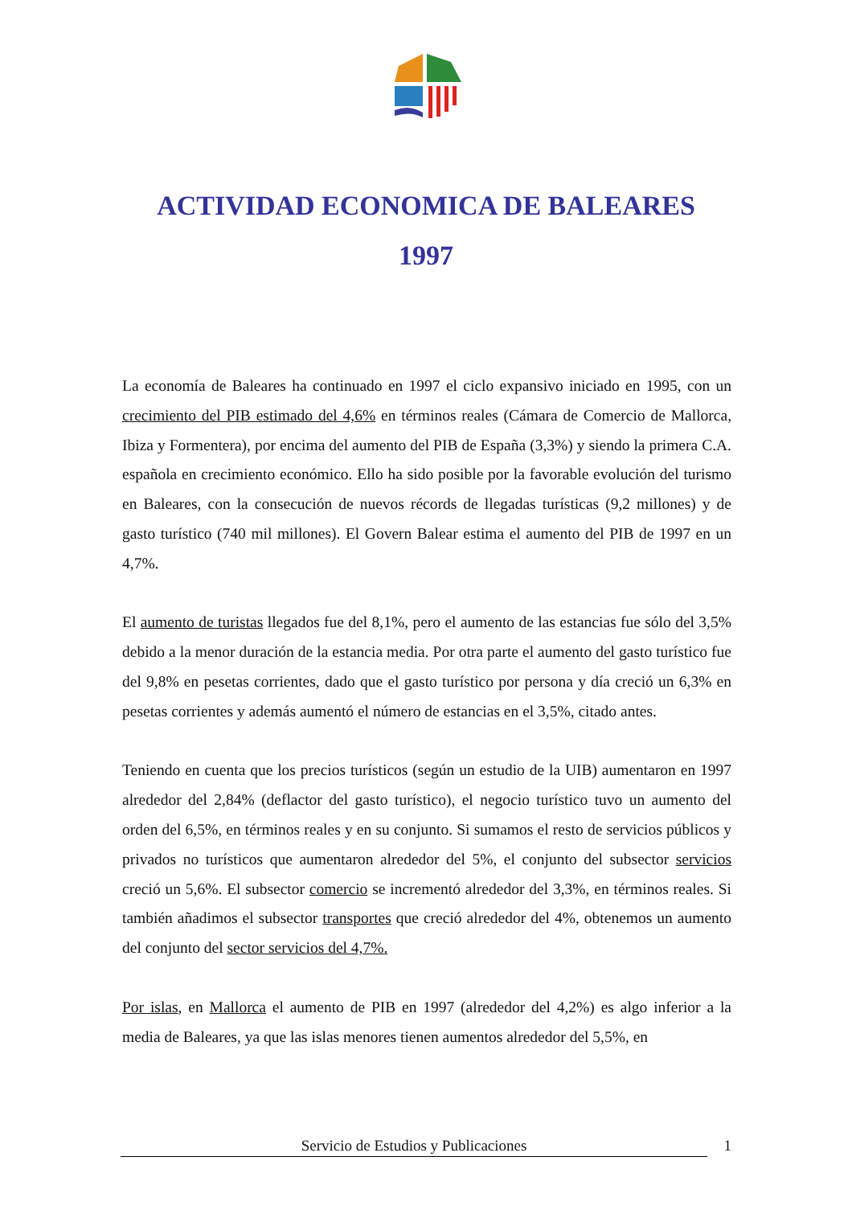ACTIVIDAD ECONOMICA DE BALEARES
1997
La economía de Baleares ha continuado en 1997 el ciclo expansivo iniciado en 1995, con un crecimiento del PIB estimado del 4,6% en términos reales (Cámara de Comercio de Mallorca, Ibiza y Formentera), por encima del aumento del PIB de España (3,3%) y siendo la primera C.A. española en crecimiento económico. Ello ha sido posible por la favorable evolución del turismo en Baleares, con la consecución de nuevos récords de llegadas turísticas (9,2 millones) y de gasto turístico (740 mil millones). El Govern Balear estima el aumento del PIB de 1997 en un 4,7%.
El aumento de turistas llegados fue del 8,1%, pero el aumento de las estancias fue sólo del 3,5% debido a la menor duración de la estancia media. Por otra parte el aumento del gasto turístico fue del 9,8% en pesetas corrientes, dado que el gasto turístico por persona y día creció un 6,3% en pesetas corrientes y además aumentó el número de estancias en el 3,5%, citado antes.
Teniendo en cuenta que los precios turísticos (según un estudio de la UIB) aumentaron en 1997 alrededor del 2,84% (deflactor del gasto turístico), el negocio turístico tuvo un aumento del orden del 6,5%, en términos reales y en su conjunto. Si sumamos el resto de servicios públicos y privados no turísticos que aumentaron alrededor del 5%, el conjunto del subsector servicios creció un 5,6%. El subsector comercio se incrementó alrededor del 3,3%, en términos reales. Si también añadimos el subsector transportes que creció alrededor del 4%, obtenemos un aumento del conjunto del sector servicios del 4,7%.
Por islas, en Mallorca el aumento de PIB en 1997 (alrededor del 4,2%) es algo inferior a la media de Baleares, ya que las islas menores tienen aumentos alrededor del 5,5%, en
Servicio de Estudios y Publicaciones 1